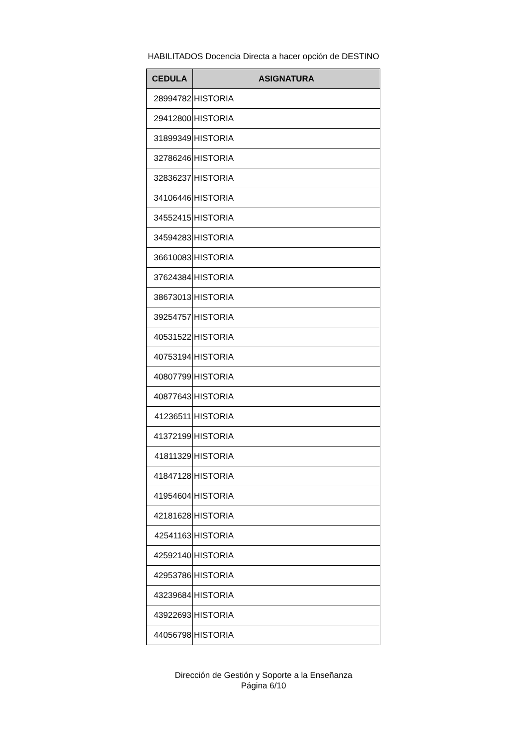HABILITADOS Docencia Directa a hacer opción de DESTINO
| CEDULA | ASIGNATURA |
| --- | --- |
| 28994782 | HISTORIA |
| 29412800 | HISTORIA |
| 31899349 | HISTORIA |
| 32786246 | HISTORIA |
| 32836237 | HISTORIA |
| 34106446 | HISTORIA |
| 34552415 | HISTORIA |
| 34594283 | HISTORIA |
| 36610083 | HISTORIA |
| 37624384 | HISTORIA |
| 38673013 | HISTORIA |
| 39254757 | HISTORIA |
| 40531522 | HISTORIA |
| 40753194 | HISTORIA |
| 40807799 | HISTORIA |
| 40877643 | HISTORIA |
| 41236511 | HISTORIA |
| 41372199 | HISTORIA |
| 41811329 | HISTORIA |
| 41847128 | HISTORIA |
| 41954604 | HISTORIA |
| 42181628 | HISTORIA |
| 42541163 | HISTORIA |
| 42592140 | HISTORIA |
| 42953786 | HISTORIA |
| 43239684 | HISTORIA |
| 43922693 | HISTORIA |
| 44056798 | HISTORIA |
Dirección de Gestión y Soporte a la Enseñanza
Página 6/10